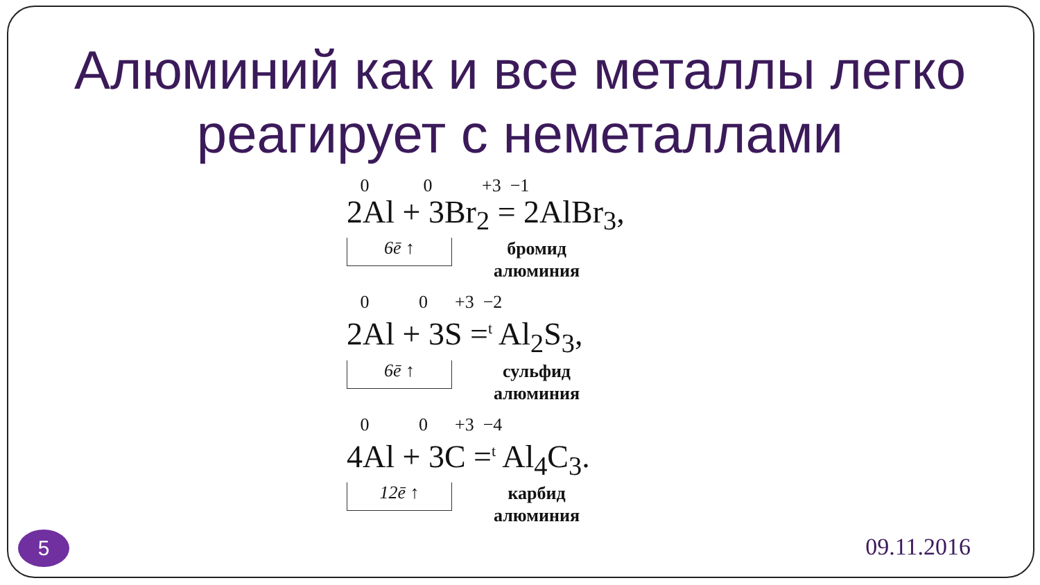Алюминий как и все металлы легко
реагирует с неметаллами
0 0 +3 −1
2Al + 3Br<sub>2</sub> = 2AlBr<sub>3</sub>,
6ē ↑
бромид
алюминия
0 0 +3 −2
2Al + 3S =<sup>t</sup> Al<sub>2</sub>S<sub>3</sub>,
6ē ↑
сульфид
алюминия
0 0 +3 −4
4Al + 3C =<sup>t</sup> Al<sub>4</sub>C<sub>3</sub>.
12ē ↑
карбид
алюминия
5 09.11.2016